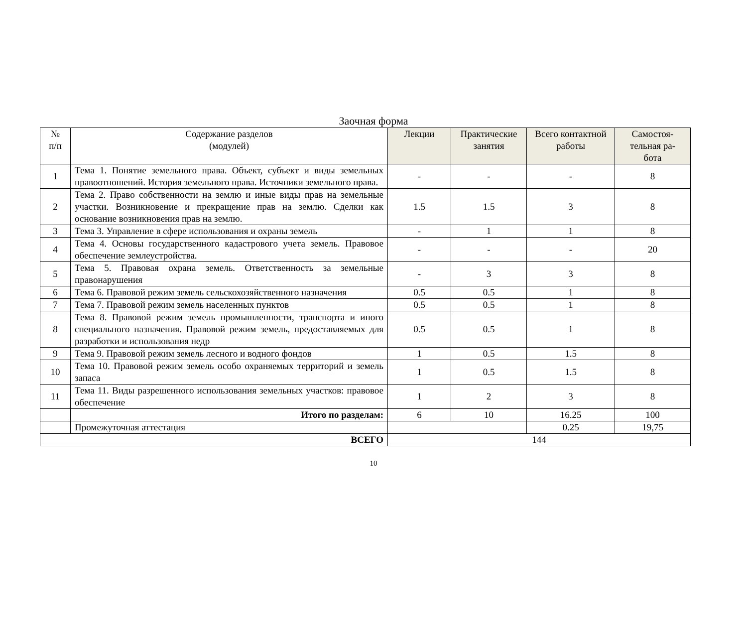Заочная форма
| № п/п | Содержание разделов (модулей) | Лекции | Практические занятия | Всего контактной работы | Самостоя- тельная ра- бота |
| --- | --- | --- | --- | --- | --- |
| 1 | Тема 1. Понятие земельного права. Объект, субъект и виды земельных правоотношений. История земельного права. Источники земельного права. | - | - | - | 8 |
| 2 | Тема 2. Право собственности на землю и иные виды прав на земельные участки. Возникновение и прекращение прав на землю. Сделки как основание возникновения прав на землю. | 1.5 | 1.5 | 3 | 8 |
| 3 | Тема 3. Управление в сфере использования и охраны земель | - | 1 | 1 | 8 |
| 4 | Тема 4. Основы государственного кадастрового учета земель. Правовое обеспечение землеустройства. | - | - | - | 20 |
| 5 | Тема 5. Правовая охрана земель. Ответственность за земельные правонарушения | - | 3 | 3 | 8 |
| 6 | Тема 6. Правовой режим земель сельскохозяйственного назначения | 0.5 | 0.5 | 1 | 8 |
| 7 | Тема 7. Правовой режим земель населенных пунктов | 0.5 | 0.5 | 1 | 8 |
| 8 | Тема 8. Правовой режим земель промышленности, транспорта и иного специального назначения. Правовой режим земель, предоставляемых для разработки и использования недр | 0.5 | 0.5 | 1 | 8 |
| 9 | Тема 9. Правовой режим земель лесного и водного фондов | 1 | 0.5 | 1.5 | 8 |
| 10 | Тема 10. Правовой режим земель особо охраняемых территорий и земель запаса | 1 | 0.5 | 1.5 | 8 |
| 11 | Тема 11. Виды разрешенного использования земельных участков: правовое обеспечение | 1 | 2 | 3 | 8 |
| | Итого по разделам: | 6 | 10 | 16.25 | 100 |
| | Промежуточная аттестация | | | 0.25 | 19,75 |
| ВСЕГО | | 144 | | | |
10